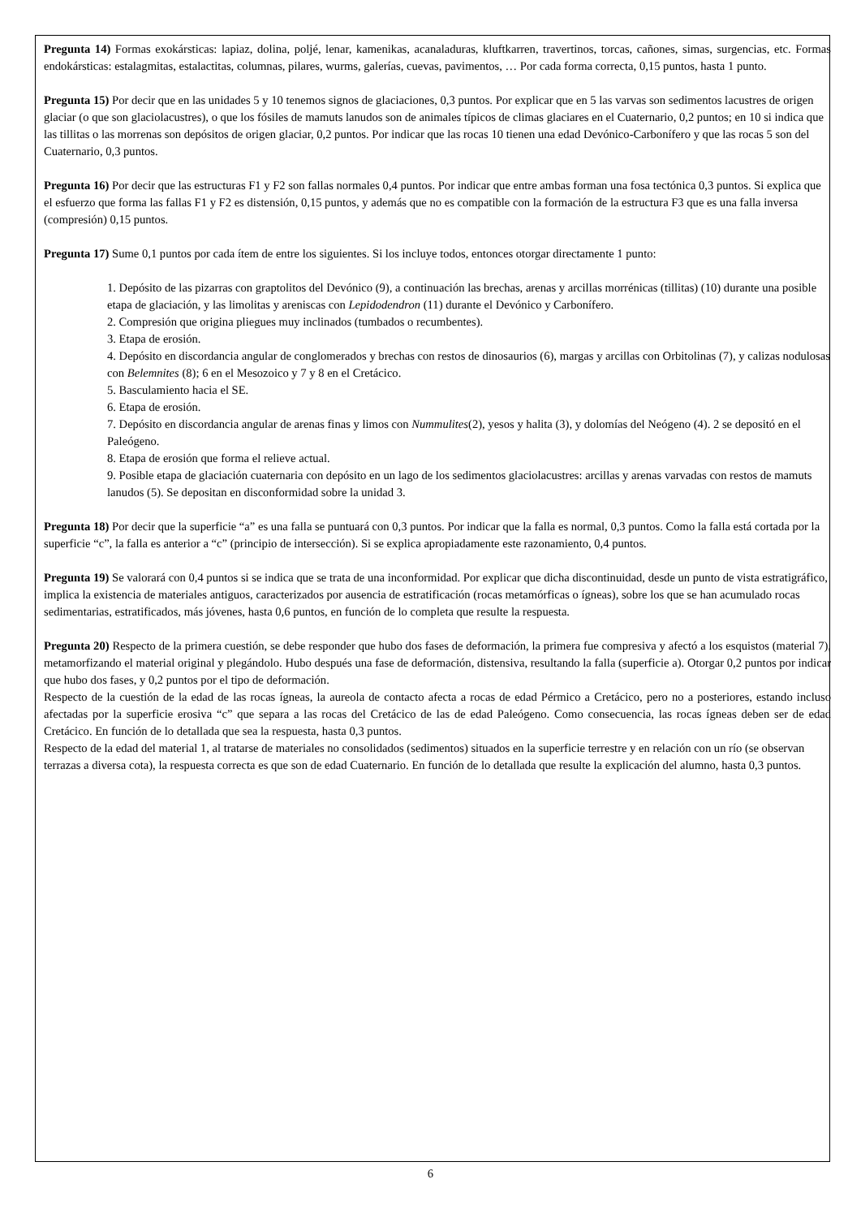Pregunta 14) Formas exokársticas: lapiaz, dolina, poljé, lenar, kamenikas, acanaladuras, kluftkarren, travertinos, torcas, cañones, simas, surgencias, etc. Formas endokársticas: estalagmitas, estalactitas, columnas, pilares, wurms, galerías, cuevas, pavimentos, … Por cada forma correcta, 0,15 puntos, hasta 1 punto.
Pregunta 15) Por decir que en las unidades 5 y 10 tenemos signos de glaciaciones, 0,3 puntos. Por explicar que en 5 las varvas son sedimentos lacustres de origen glaciar (o que son glaciolacustres), o que los fósiles de mamuts lanudos son de animales típicos de climas glaciares en el Cuaternario, 0,2 puntos; en 10 si indica que las tillitas o las morrenas son depósitos de origen glaciar, 0,2 puntos. Por indicar que las rocas 10 tienen una edad Devónico-Carbonífero y que las rocas 5 son del Cuaternario, 0,3 puntos.
Pregunta 16) Por decir que las estructuras F1 y F2 son fallas normales 0,4 puntos. Por indicar que entre ambas forman una fosa tectónica 0,3 puntos. Si explica que el esfuerzo que forma las fallas F1 y F2 es distensión, 0,15 puntos, y además que no es compatible con la formación de la estructura F3 que es una falla inversa (compresión) 0,15 puntos.
Pregunta 17) Sume 0,1 puntos por cada ítem de entre los siguientes. Si los incluye todos, entonces otorgar directamente 1 punto:
1. Depósito de las pizarras con graptolitos del Devónico (9), a continuación las brechas, arenas y arcillas morrénicas (tillitas) (10) durante una posible etapa de glaciación, y las limolitas y areniscas con Lepidodendron (11) durante el Devónico y Carbonífero.
2. Compresión que origina pliegues muy inclinados (tumbados o recumbentes).
3. Etapa de erosión.
4. Depósito en discordancia angular de conglomerados y brechas con restos de dinosaurios (6), margas y arcillas con Orbitolinas (7), y calizas nodulosas con Belemnites (8); 6 en el Mesozoico y 7 y 8 en el Cretácico.
5. Basculamiento hacia el SE.
6. Etapa de erosión.
7. Depósito en discordancia angular de arenas finas y limos con Nummulites(2), yesos y halita (3), y dolomías del Neógeno (4). 2 se depositó en el Paleógeno.
8. Etapa de erosión que forma el relieve actual.
9. Posible etapa de glaciación cuaternaria con depósito en un lago de los sedimentos glaciolacustres: arcillas y arenas varvadas con restos de mamuts lanudos (5). Se depositan en disconformidad sobre la unidad 3.
Pregunta 18) Por decir que la superficie “a” es una falla se puntuará con 0,3 puntos. Por indicar que la falla es normal, 0,3 puntos. Como la falla está cortada por la superficie “c”, la falla es anterior a “c” (principio de intersección). Si se explica apropiadamente este razonamiento, 0,4 puntos.
Pregunta 19) Se valorará con 0,4 puntos si se indica que se trata de una inconformidad. Por explicar que dicha discontinuidad, desde un punto de vista estratigráfico, implica la existencia de materiales antiguos, caracterizados por ausencia de estratificación (rocas metamórficas o ígneas), sobre los que se han acumulado rocas sedimentarias, estratificados, más jóvenes, hasta 0,6 puntos, en función de lo completa que resulte la respuesta.
Pregunta 20) Respecto de la primera cuestión, se debe responder que hubo dos fases de deformación, la primera fue compresiva y afectó a los esquistos (material 7), metamorfizando el material original y plegándolo. Hubo después una fase de deformación, distensiva, resultando la falla (superficie a). Otorgar 0,2 puntos por indicar que hubo dos fases, y 0,2 puntos por el tipo de deformación.
Respecto de la cuestión de la edad de las rocas ígneas, la aureola de contacto afecta a rocas de edad Pérmico a Cretácico, pero no a posteriores, estando incluso afectadas por la superficie erosiva “c” que separa a las rocas del Cretácico de las de edad Paleógeno. Como consecuencia, las rocas ígneas deben ser de edad Cretácico. En función de lo detallada que sea la respuesta, hasta 0,3 puntos.
Respecto de la edad del material 1, al tratarse de materiales no consolidados (sedimentos) situados en la superficie terrestre y en relación con un río (se observan terrazas a diversa cota), la respuesta correcta es que son de edad Cuaternario. En función de lo detallada que resulte la explicación del alumno, hasta 0,3 puntos.
6